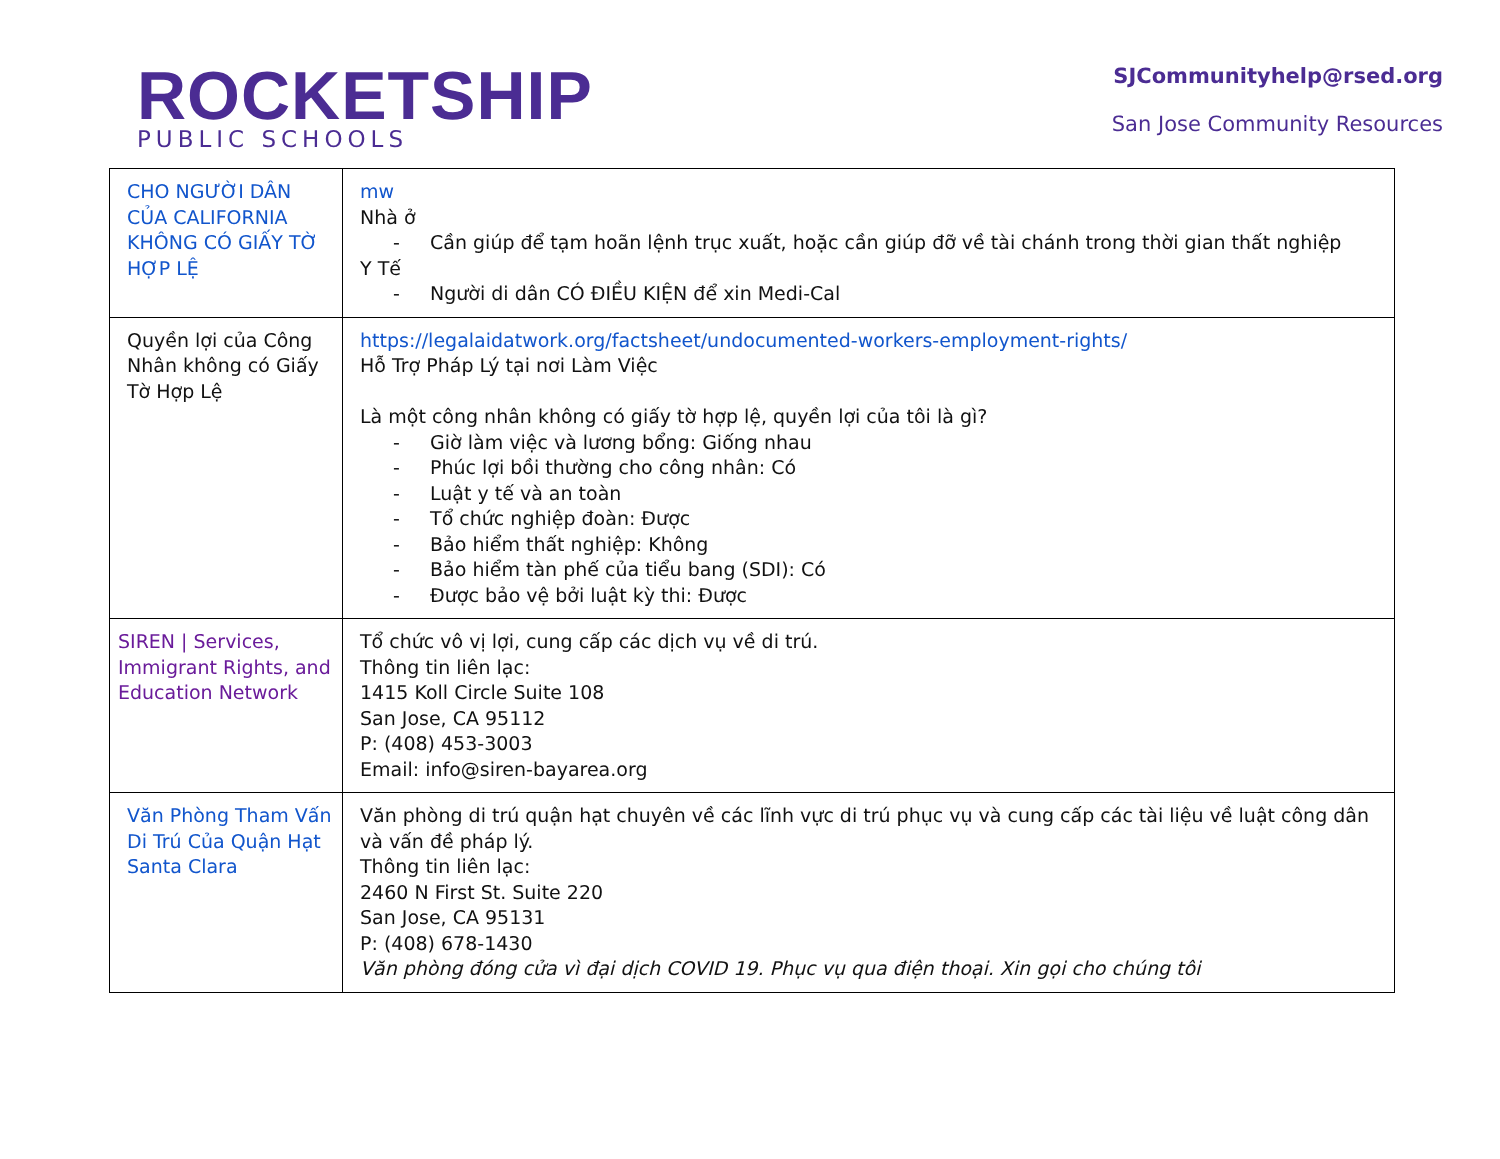ROCKETSHIP
PUBLIC SCHOOLS
SJCommunityhelp@rsed.org
San Jose Community Resources
| CHO NGƯỜI DÂN CỦA CALIFORNIA KHÔNG CÓ GIẤY TỜ HỢP LỆ | mw Nhà ở - Cần giúp để tạm hoãn lệnh trục xuất, hoặc cần giúp đỡ về tài chánh trong thời gian thất nghiệp Y Tế - Người di dân CÓ ĐIỀU KIỆN để xin Medi-Cal |
| Quyền lợi của Công Nhân không có Giấy Tờ Hợp Lệ | https://legalaidatwork.org/factsheet/undocumented-workers-employment-rights/ Hỗ Trợ Pháp Lý tại nơi Làm Việc Là một công nhân không có giấy tờ hợp lệ, quyền lợi của tôi là gì? - Giờ làm việc và lương bổng: Giống nhau - Phúc lợi bồi thường cho công nhân: Có - Luật y tế và an toàn - Tổ chức nghiệp đoàn: Được - Bảo hiểm thất nghiệp: Không - Bảo hiểm tàn phế của tiểu bang (SDI): Có - Được bảo vệ bởi luật kỳ thi: Được |
| SIREN / Services, Immigrant Rights, and Education Network | Tổ chức vô vị lợi, cung cấp các dịch vụ về di trú. Thông tin liên lạc: 1415 Koll Circle Suite 108 San Jose, CA 95112 P: (408) 453-3003 Email: info@siren-bayarea.org |
| Văn Phòng Tham Vấn Di Trú Của Quận Hạt Santa Clara | Văn phòng di trú quận hạt chuyên về các lĩnh vực di trú phục vụ và cung cấp các tài liệu về luật công dân và vấn đề pháp lý. Thông tin liên lạc: 2460 N First St. Suite 220 San Jose, CA 95131 P: (408) 678-1430 Văn phòng đóng cửa vì đại dịch COVID 19. Phục vụ qua điện thoại. Xin gọi cho chúng tôi |